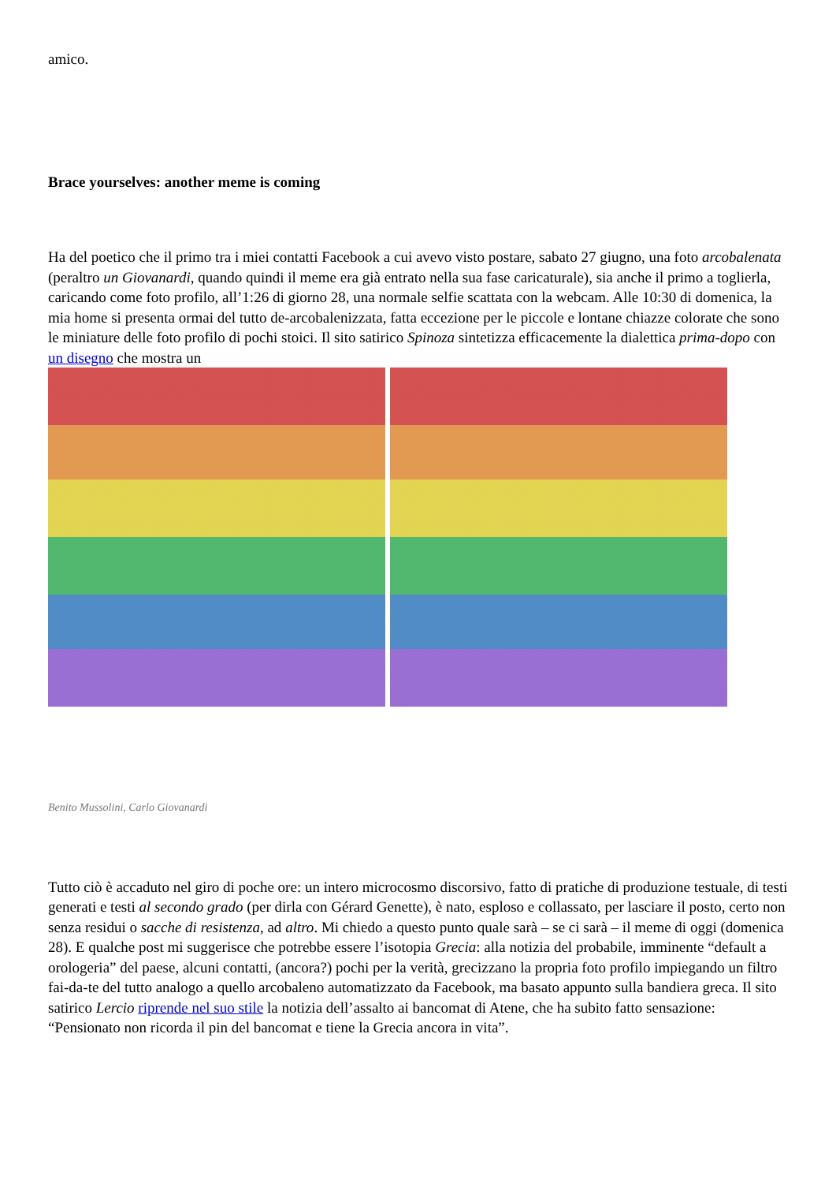amico.
Brace yourselves: another meme is coming
Ha del poetico che il primo tra i miei contatti Facebook a cui avevo visto postare, sabato 27 giugno, una foto arcobalenata (peraltro un Giovanardi, quando quindi il meme era già entrato nella sua fase caricaturale), sia anche il primo a toglierla, caricando come foto profilo, all’1:26 di giorno 28, una normale selfie scattata con la webcam. Alle 10:30 di domenica, la mia home si presenta ormai del tutto de-arcobalenizzata, fatta eccezione per le piccole e lontane chiazze colorate che sono le miniature delle foto profilo di pochi stoici. Il sito satirico Spinoza sintetizza efficacemente la dialettica prima-dopo con un disegno che mostra un
Benito Mussolini, Carlo Giovanardi
Tutto ciò è accaduto nel giro di poche ore: un intero microcosmo discorsivo, fatto di pratiche di produzione testuale, di testi generati e testi al secondo grado (per dirla con Gérard Genette), è nato, esploso e collassato, per lasciare il posto, certo non senza residui o sacche di resistenza, ad altro. Mi chiedo a questo punto quale sarà – se ci sarà – il meme di oggi (domenica 28). E qualche post mi suggerisce che potrebbe essere l’isotopia Grecia: alla notizia del probabile, imminente “default a orologeria” del paese, alcuni contatti, (ancora?) pochi per la verità, grecizzano la propria foto profilo impiegando un filtro fai-da-te del tutto analogo a quello arcobaleno automatizzato da Facebook, ma basato appunto sulla bandiera greca. Il sito satirico Lercio riprende nel suo stile la notizia dell’assalto ai bancomat di Atene, che ha subito fatto sensazione: “Pensionato non ricorda il pin del bancomat e tiene la Grecia ancora in vita”.